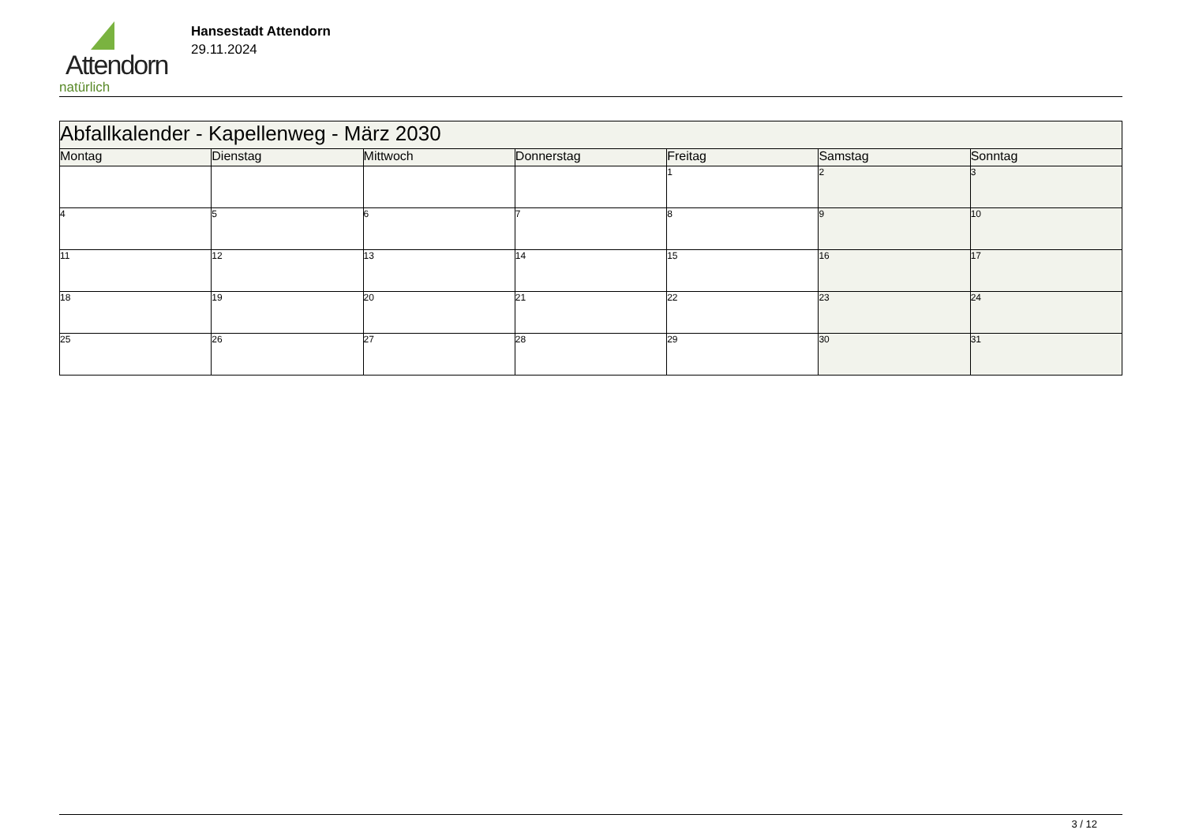Attendorn
natürlich
Hansestadt Attendorn
29.11.2024
| Abfallkalender - Kapellenweg - März 2030 | | | | | | |
| --- | --- | --- | --- | --- | --- | --- |
| Montag | Dienstag | Mittwoch | Donnerstag | Freitag | Samstag | Sonntag |
| | | | | 1 | 2 | 3 |
| 4 | 5 | 6 | 7 | 8 | 9 | 10 |
| 11 | 12 | 13 | 14 | 15 | 16 | 17 |
| 18 | 19 | 20 | 21 | 22 | 23 | 24 |
| 25 | 26 | 27 | 28 | 29 | 30 | 31 |
3 / 12